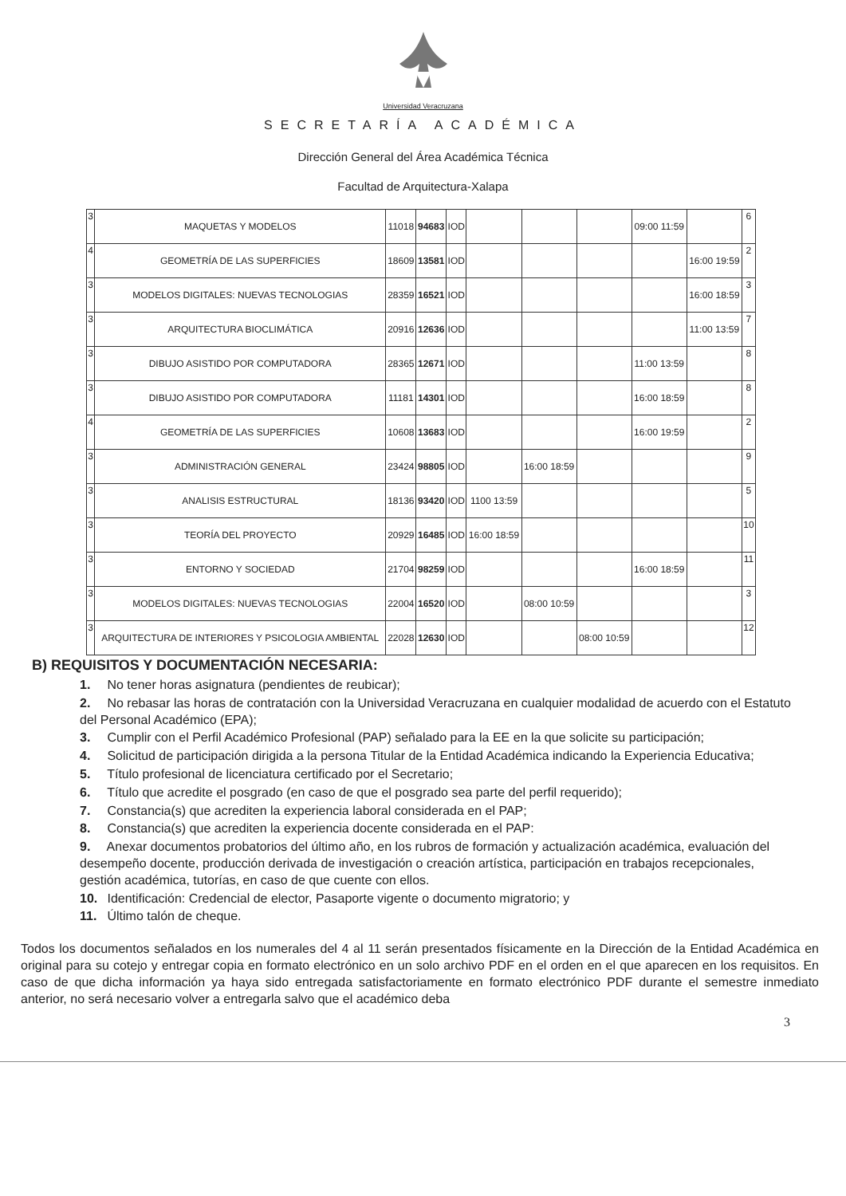Universidad Veracruzana
SECRETARÍA ACADÉMICA
Dirección General del Área Académica Técnica
Facultad de Arquitectura-Xalapa
| 3 | MAQUETAS Y MODELOS | 11018 | 94683 | IOD | | | | 09:00 11:59 | | 6 |
| 4 | GEOMETRÍA DE LAS SUPERFICIES | 18609 | 13581 | IOD | | | | | 16:00 19:59 | 2 |
| 3 | MODELOS DIGITALES: NUEVAS TECNOLOGIAS | 28359 | 16521 | IOD | | | | | 16:00 18:59 | 3 |
| 3 | ARQUITECTURA BIOCLIMÁTICA | 20916 | 12636 | IOD | | | | | 11:00 13:59 | 7 |
| 3 | DIBUJO ASISTIDO POR COMPUTADORA | 28365 | 12671 | IOD | | | | 11:00 13:59 | | 8 |
| 3 | DIBUJO ASISTIDO POR COMPUTADORA | 11181 | 14301 | IOD | | | | 16:00 18:59 | | 8 |
| 4 | GEOMETRÍA DE LAS SUPERFICIES | 10608 | 13683 | IOD | | | | 16:00 19:59 | | 2 |
| 3 | ADMINISTRACIÓN GENERAL | 23424 | 98805 | IOD | | 16:00 18:59 | | | | 9 |
| 3 | ANALISIS ESTRUCTURAL | 18136 | 93420 | IOD | 1100 13:59 | | | | | 5 |
| 3 | TEORÍA DEL PROYECTO | 20929 | 16485 | IOD | 16:00 18:59 | | | | | 10 |
| 3 | ENTORNO Y SOCIEDAD | 21704 | 98259 | IOD | | | | 16:00 18:59 | | 11 |
| 3 | MODELOS DIGITALES: NUEVAS TECNOLOGIAS | 22004 | 16520 | IOD | | 08:00 10:59 | | | | 3 |
| 3 | ARQUITECTURA DE INTERIORES Y PSICOLOGIA AMBIENTAL | 22028 | 12630 | IOD | | | 08:00 10:59 | | | 12 |
B) REQUISITOS Y DOCUMENTACIÓN NECESARIA:
1. No tener horas asignatura (pendientes de reubicar);
2. No rebasar las horas de contratación con la Universidad Veracruzana en cualquier modalidad de acuerdo con el Estatuto del Personal Académico (EPA);
3. Cumplir con el Perfil Académico Profesional (PAP) señalado para la EE en la que solicite su participación;
4. Solicitud de participación dirigida a la persona Titular de la Entidad Académica indicando la Experiencia Educativa;
5. Título profesional de licenciatura certificado por el Secretario;
6. Título que acredite el posgrado (en caso de que el posgrado sea parte del perfil requerido);
7. Constancia(s) que acrediten la experiencia laboral considerada en el PAP;
8. Constancia(s) que acrediten la experiencia docente considerada en el PAP:
9. Anexar documentos probatorios del último año, en los rubros de formación y actualización académica, evaluación del desempeño docente, producción derivada de investigación o creación artística, participación en trabajos recepcionales, gestión académica, tutorías, en caso de que cuente con ellos.
10. Identificación: Credencial de elector, Pasaporte vigente o documento migratorio; y
11. Último talón de cheque.
Todos los documentos señalados en los numerales del 4 al 11 serán presentados físicamente en la Dirección de la Entidad Académica en original para su cotejo y entregar copia en formato electrónico en un solo archivo PDF en el orden en el que aparecen en los requisitos. En caso de que dicha información ya haya sido entregada satisfactoriamente en formato electrónico PDF durante el semestre inmediato anterior, no será necesario volver a entregarla salvo que el académico deba
3